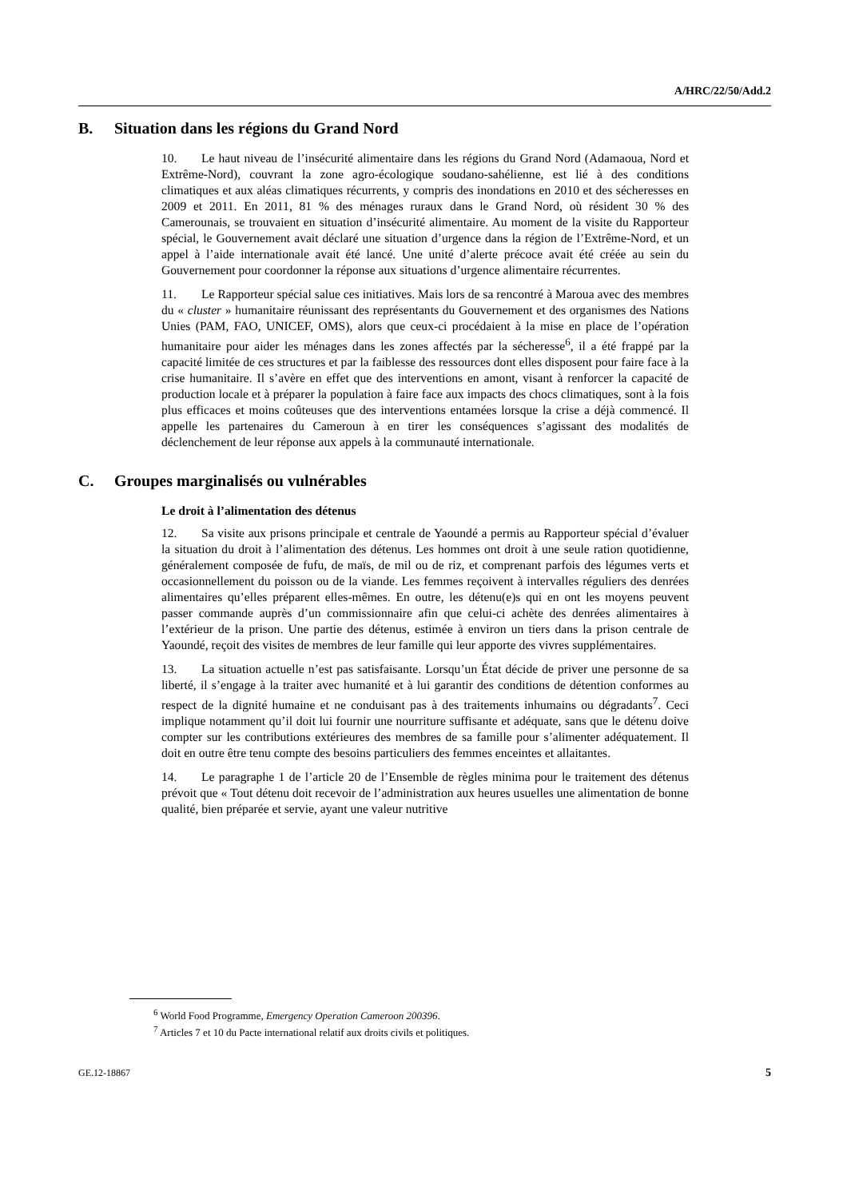A/HRC/22/50/Add.2
B. Situation dans les régions du Grand Nord
10. Le haut niveau de l’insécurité alimentaire dans les régions du Grand Nord (Adamaoua, Nord et Extrême-Nord), couvrant la zone agro-écologique soudano-sahélienne, est lié à des conditions climatiques et aux aléas climatiques récurrents, y compris des inondations en 2010 et des sécheresses en 2009 et 2011. En 2011, 81 % des ménages ruraux dans le Grand Nord, où résident 30 % des Camerounais, se trouvaient en situation d’insécurité alimentaire. Au moment de la visite du Rapporteur spécial, le Gouvernement avait déclaré une situation d’urgence dans la région de l’Extrême-Nord, et un appel à l’aide internationale avait été lancé. Une unité d’alerte précoce avait été créée au sein du Gouvernement pour coordonner la réponse aux situations d’urgence alimentaire récurrentes.
11. Le Rapporteur spécial salue ces initiatives. Mais lors de sa rencontré à Maroua avec des membres du « cluster » humanitaire réunissant des représentants du Gouvernement et des organismes des Nations Unies (PAM, FAO, UNICEF, OMS), alors que ceux-ci procédaient à la mise en place de l’opération humanitaire pour aider les ménages dans les zones affectés par la sécheresse<sup>6</sup>, il a été frappé par la capacité limitée de ces structures et par la faiblesse des ressources dont elles disposent pour faire face à la crise humanitaire. Il s’avère en effet que des interventions en amont, visant à renforcer la capacité de production locale et à préparer la population à faire face aux impacts des chocs climatiques, sont à la fois plus efficaces et moins coûteuses que des interventions entamées lorsque la crise a déjà commencé. Il appelle les partenaires du Cameroun à en tirer les conséquences s’agissant des modalités de déclenchement de leur réponse aux appels à la communauté internationale.
C. Groupes marginalisés ou vulnérables
Le droit à l’alimentation des détenus
12. Sa visite aux prisons principale et centrale de Yaoundé a permis au Rapporteur spécial d’évaluer la situation du droit à l’alimentation des détenus. Les hommes ont droit à une seule ration quotidienne, généralement composée de fufu, de maïs, de mil ou de riz, et comprenant parfois des légumes verts et occasionnellement du poisson ou de la viande. Les femmes reçoivent à intervalles réguliers des denrées alimentaires qu’elles préparent elles-mêmes. En outre, les détenu(e)s qui en ont les moyens peuvent passer commande auprès d’un commissionnaire afin que celui-ci achète des denrées alimentaires à l’extérieur de la prison. Une partie des détenus, estimée à environ un tiers dans la prison centrale de Yaoundé, reçoit des visites de membres de leur famille qui leur apporte des vivres supplémentaires.
13. La situation actuelle n’est pas satisfaisante. Lorsqu’un État décide de priver une personne de sa liberté, il s’engage à la traiter avec humanité et à lui garantir des conditions de détention conformes au respect de la dignité humaine et ne conduisant pas à des traitements inhumains ou dégradants<sup>7</sup>. Ceci implique notamment qu’il doit lui fournir une nourriture suffisante et adéquate, sans que le détenu doive compter sur les contributions extérieures des membres de sa famille pour s’alimenter adéquatement. Il doit en outre être tenu compte des besoins particuliers des femmes enceintes et allaitantes.
14. Le paragraphe 1 de l’article 20 de l’Ensemble de règles minima pour le traitement des détenus prévoit que « Tout détenu doit recevoir de l’administration aux heures usuelles une alimentation de bonne qualité, bien préparée et servie, ayant une valeur nutritive
<sup>6</sup> World Food Programme, Emergency Operation Cameroon 200396.
<sup>7</sup> Articles 7 et 10 du Pacte international relatif aux droits civils et politiques.
GE.12-18867 5